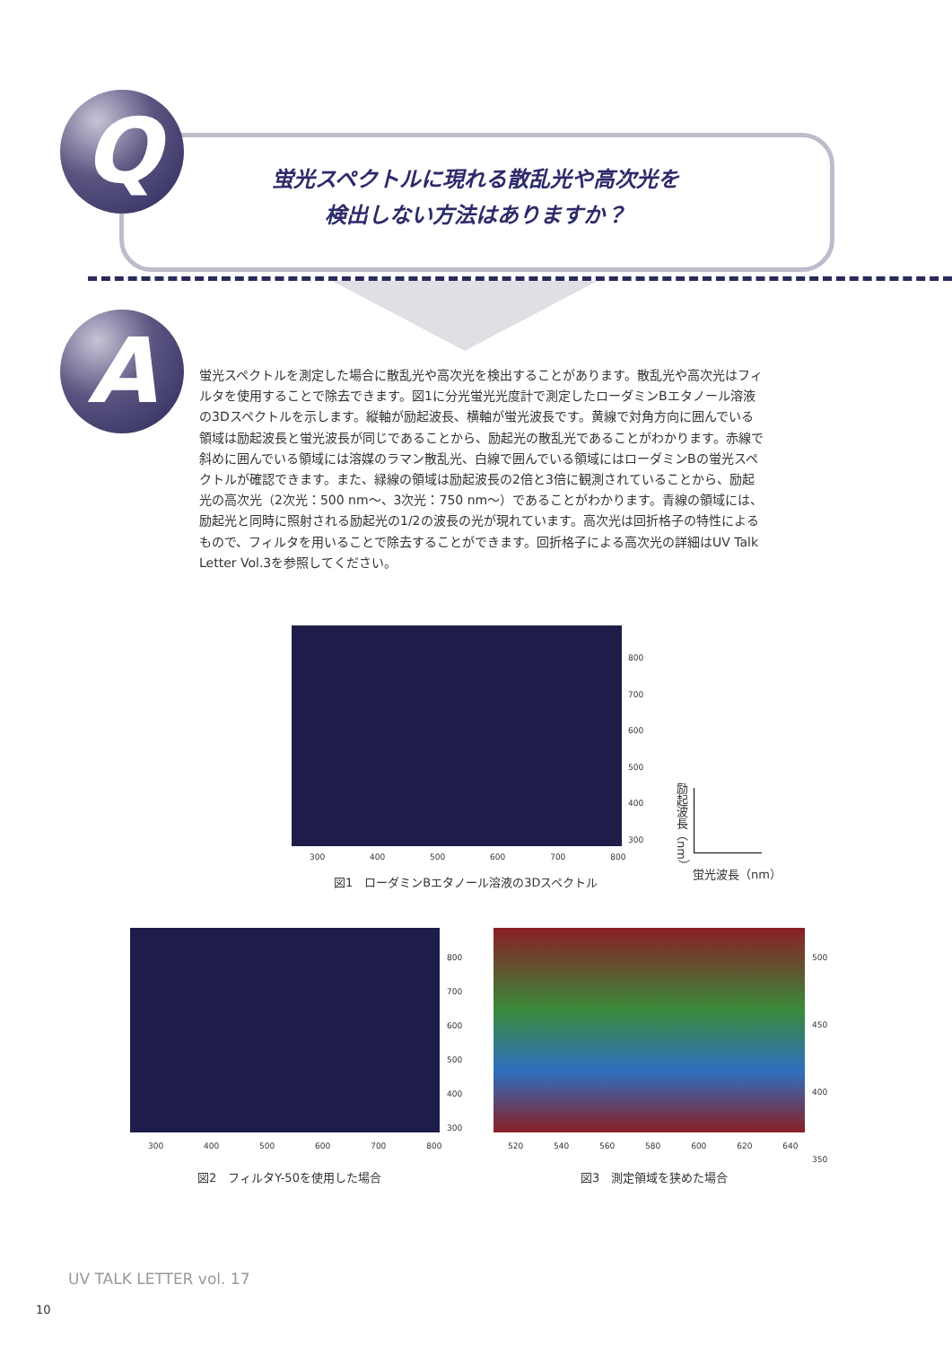Q
蛍光スペクトルに現れる散乱光や高次光を
検出しない方法はありますか？
A
蛍光スペクトルを測定した場合に散乱光や高次光を検出することがあります。散乱光や高次光はフィルタを使用することで除去できます。図1に分光蛍光光度計で測定したローダミンBエタノール溶液の3Dスペクトルを示します。縦軸が励起波長、横軸が蛍光波長です。黄線で対角方向に囲んでいる領域は励起波長と蛍光波長が同じであることから、励起光の散乱光であることがわかります。赤線で斜めに囲んでいる領域には溶媒のラマン散乱光、白線で囲んでいる領域にはローダミンBの蛍光スペクトルが確認できます。また、緑線の領域は励起波長の2倍と3倍に観測されていることから、励起光の高次光（2次光：500 nm〜、3次光：750 nm〜）であることがわかります。青線の領域には、励起光と同時に照射される励起光の1/2の波長の光が現れています。高次光は回折格子の特性によるもので、フィルタを用いることで除去することができます。回折格子による高次光の詳細はUV Talk Letter Vol.3を参照してください。
800
700
600
500
400
300
300 400 500 600 700 800
図1　ローダミンBエタノール溶液の3Dスペクトル
励起波長（nm）
蛍光波長（nm）
800
700
600
500
400
300
300 400 500 600 700 800
図2　フィルタY-50を使用した場合
500
450
400
350
520 540 560 580 600 620 640
図3　測定領域を狭めた場合
UV TALK LETTER vol. 17
10